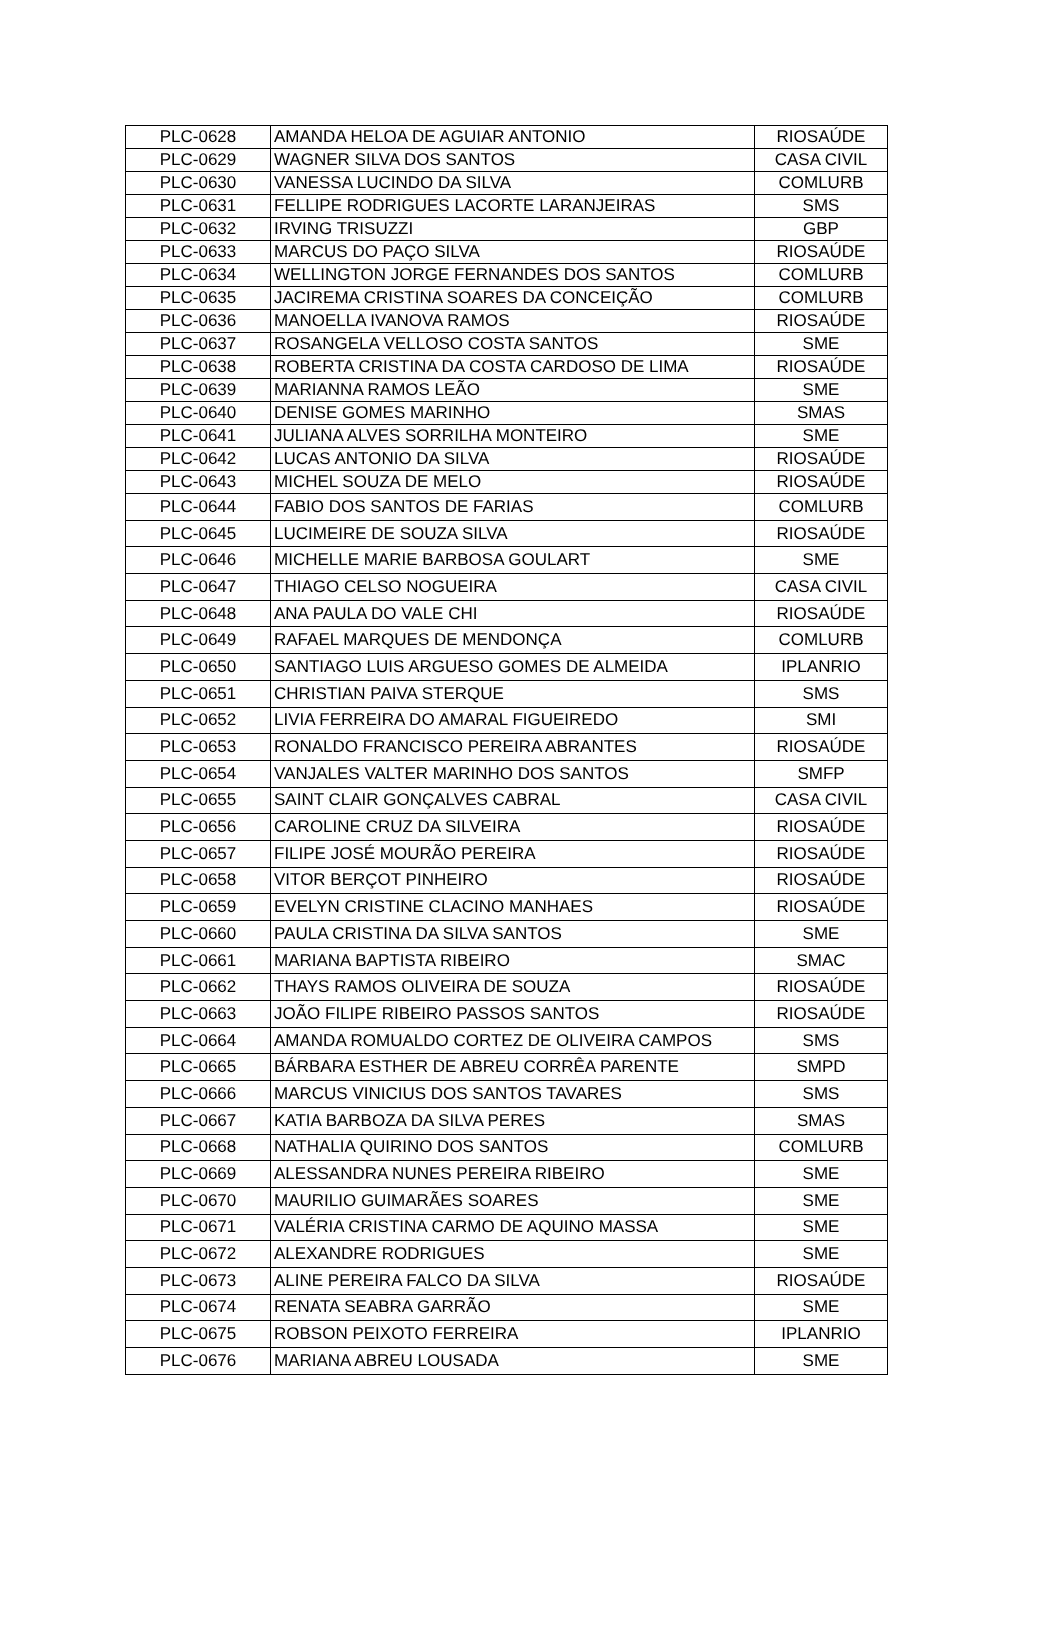| PLC-0628 | AMANDA HELOA DE AGUIAR ANTONIO | RIOSAÚDE |
| PLC-0629 | WAGNER SILVA DOS SANTOS | CASA CIVIL |
| PLC-0630 | VANESSA LUCINDO DA SILVA | COMLURB |
| PLC-0631 | FELLIPE RODRIGUES LACORTE LARANJEIRAS | SMS |
| PLC-0632 | IRVING TRISUZZI | GBP |
| PLC-0633 | MARCUS DO PAÇO SILVA | RIOSAÚDE |
| PLC-0634 | WELLINGTON JORGE FERNANDES DOS SANTOS | COMLURB |
| PLC-0635 | JACIREMA CRISTINA SOARES DA CONCEIÇÃO | COMLURB |
| PLC-0636 | MANOELLA IVANOVA RAMOS | RIOSAÚDE |
| PLC-0637 | ROSANGELA VELLOSO COSTA SANTOS | SME |
| PLC-0638 | ROBERTA CRISTINA DA COSTA CARDOSO DE LIMA | RIOSAÚDE |
| PLC-0639 | MARIANNA RAMOS LEÃO | SME |
| PLC-0640 | DENISE GOMES MARINHO | SMAS |
| PLC-0641 | JULIANA ALVES SORRILHA MONTEIRO | SME |
| PLC-0642 | LUCAS ANTONIO DA SILVA | RIOSAÚDE |
| PLC-0643 | MICHEL SOUZA DE MELO | RIOSAÚDE |
| PLC-0644 | FABIO DOS SANTOS DE FARIAS | COMLURB |
| PLC-0645 | LUCIMEIRE DE SOUZA SILVA | RIOSAÚDE |
| PLC-0646 | MICHELLE MARIE BARBOSA GOULART | SME |
| PLC-0647 | THIAGO CELSO NOGUEIRA | CASA CIVIL |
| PLC-0648 | ANA PAULA DO VALE CHI | RIOSAÚDE |
| PLC-0649 | RAFAEL MARQUES DE MENDONÇA | COMLURB |
| PLC-0650 | SANTIAGO LUIS ARGUESO GOMES DE ALMEIDA | IPLANRIO |
| PLC-0651 | CHRISTIAN PAIVA STERQUE | SMS |
| PLC-0652 | LIVIA FERREIRA DO AMARAL FIGUEIREDO | SMI |
| PLC-0653 | RONALDO FRANCISCO PEREIRA ABRANTES | RIOSAÚDE |
| PLC-0654 | VANJALES VALTER MARINHO DOS SANTOS | SMFP |
| PLC-0655 | SAINT CLAIR GONÇALVES CABRAL | CASA CIVIL |
| PLC-0656 | CAROLINE CRUZ DA SILVEIRA | RIOSAÚDE |
| PLC-0657 | FILIPE JOSÉ MOURÃO PEREIRA | RIOSAÚDE |
| PLC-0658 | VITOR BERÇOT PINHEIRO | RIOSAÚDE |
| PLC-0659 | EVELYN CRISTINE CLACINO MANHAES | RIOSAÚDE |
| PLC-0660 | PAULA CRISTINA DA SILVA SANTOS | SME |
| PLC-0661 | MARIANA BAPTISTA RIBEIRO | SMAC |
| PLC-0662 | THAYS RAMOS OLIVEIRA DE SOUZA | RIOSAÚDE |
| PLC-0663 | JOÃO FILIPE RIBEIRO PASSOS SANTOS | RIOSAÚDE |
| PLC-0664 | AMANDA ROMUALDO CORTEZ DE OLIVEIRA CAMPOS | SMS |
| PLC-0665 | BÁRBARA ESTHER DE ABREU CORRÊA PARENTE | SMPD |
| PLC-0666 | MARCUS VINICIUS DOS SANTOS TAVARES | SMS |
| PLC-0667 | KATIA BARBOZA DA SILVA PERES | SMAS |
| PLC-0668 | NATHALIA QUIRINO DOS SANTOS | COMLURB |
| PLC-0669 | ALESSANDRA NUNES PEREIRA RIBEIRO | SME |
| PLC-0670 | MAURILIO GUIMARÃES SOARES | SME |
| PLC-0671 | VALÉRIA CRISTINA CARMO DE AQUINO MASSA | SME |
| PLC-0672 | ALEXANDRE RODRIGUES | SME |
| PLC-0673 | ALINE PEREIRA FALCO DA SILVA | RIOSAÚDE |
| PLC-0674 | RENATA SEABRA GARRÃO | SME |
| PLC-0675 | ROBSON PEIXOTO FERREIRA | IPLANRIO |
| PLC-0676 | MARIANA ABREU LOUSADA | SME |